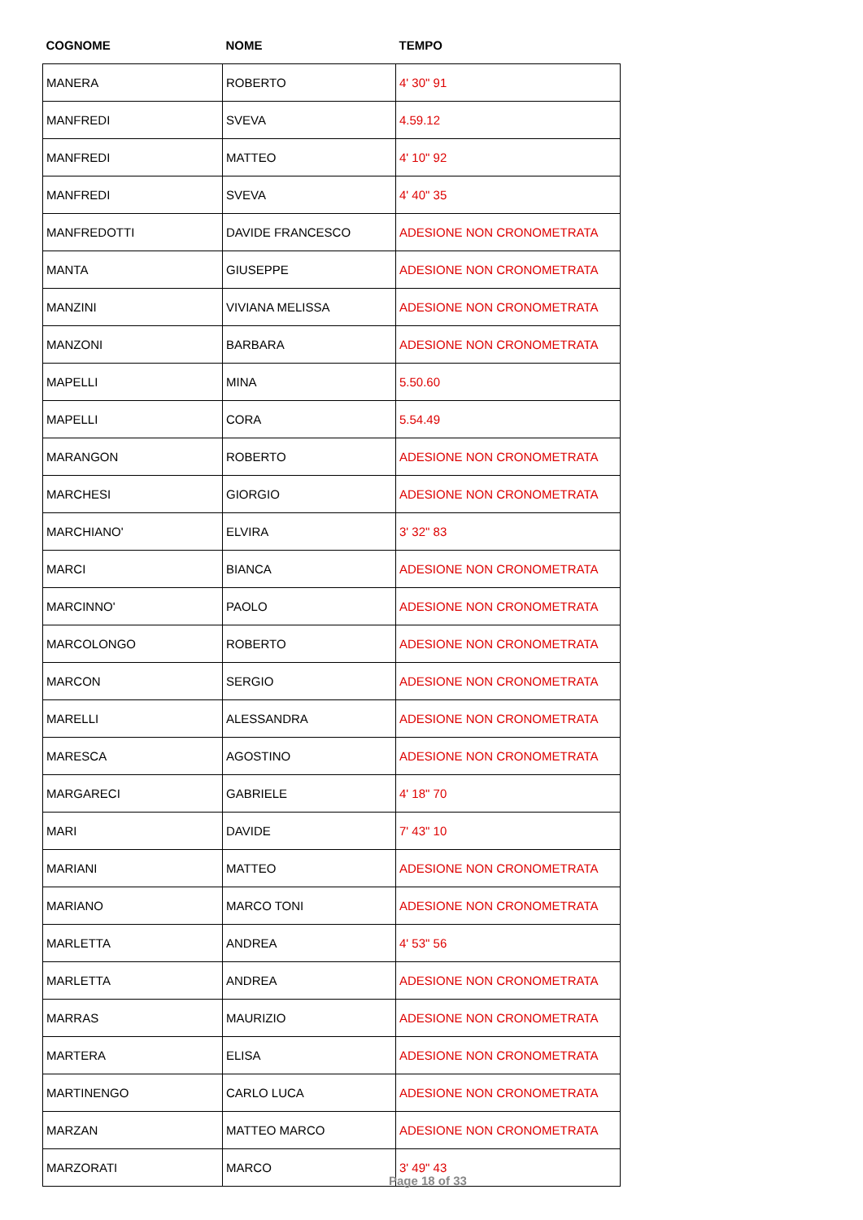| COGNOME | NOME | TEMPO |
| --- | --- | --- |
| MANERA | ROBERTO | 4' 30" 91 |
| MANFREDI | SVEVA | 4.59.12 |
| MANFREDI | MATTEO | 4' 10" 92 |
| MANFREDI | SVEVA | 4' 40" 35 |
| MANFREDOTTI | DAVIDE FRANCESCO | ADESIONE NON CRONOMETRATA |
| MANTA | GIUSEPPE | ADESIONE NON CRONOMETRATA |
| MANZINI | VIVIANA MELISSA | ADESIONE NON CRONOMETRATA |
| MANZONI | BARBARA | ADESIONE NON CRONOMETRATA |
| MAPELLI | MINA | 5.50.60 |
| MAPELLI | CORA | 5.54.49 |
| MARANGON | ROBERTO | ADESIONE NON CRONOMETRATA |
| MARCHESI | GIORGIO | ADESIONE NON CRONOMETRATA |
| MARCHIANO' | ELVIRA | 3' 32" 83 |
| MARCI | BIANCA | ADESIONE NON CRONOMETRATA |
| MARCINNO' | PAOLO | ADESIONE NON CRONOMETRATA |
| MARCOLONGO | ROBERTO | ADESIONE NON CRONOMETRATA |
| MARCON | SERGIO | ADESIONE NON CRONOMETRATA |
| MARELLI | ALESSANDRA | ADESIONE NON CRONOMETRATA |
| MARESCA | AGOSTINO | ADESIONE NON CRONOMETRATA |
| MARGARECI | GABRIELE | 4' 18" 70 |
| MARI | DAVIDE | 7' 43" 10 |
| MARIANI | MATTEO | ADESIONE NON CRONOMETRATA |
| MARIANO | MARCO TONI | ADESIONE NON CRONOMETRATA |
| MARLETTA | ANDREA | 4' 53" 56 |
| MARLETTA | ANDREA | ADESIONE NON CRONOMETRATA |
| MARRAS | MAURIZIO | ADESIONE NON CRONOMETRATA |
| MARTERA | ELISA | ADESIONE NON CRONOMETRATA |
| MARTINENGO | CARLO LUCA | ADESIONE NON CRONOMETRATA |
| MARZAN | MATTEO MARCO | ADESIONE NON CRONOMETRATA |
| MARZORATI | MARCO | 3' 49" 43 |
Page 18 of 33